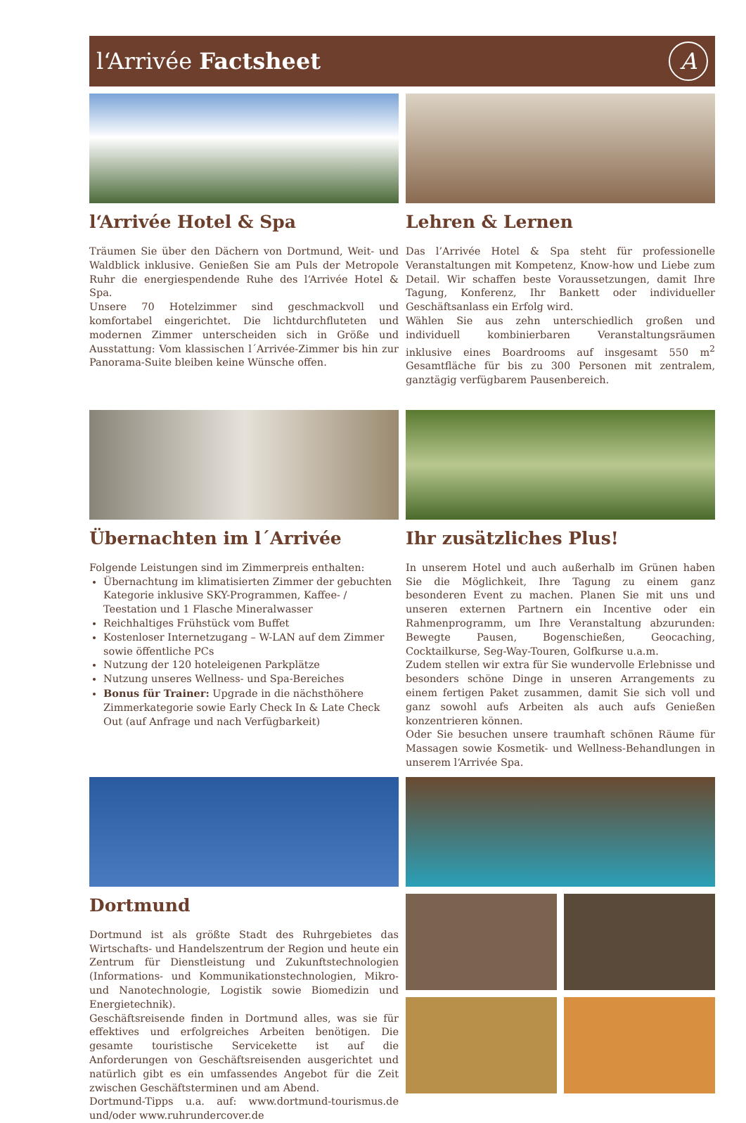l‘Arrivée Factsheet A
l‘Arrivée Hotel & Spa
Träumen Sie über den Dächern von Dortmund, Weit- und Waldblick inklusive. Genießen Sie am Puls der Metropole Ruhr die energiespendende Ruhe des l‘Arrivée Hotel & Spa.
Unsere 70 Hotelzimmer sind geschmackvoll und komfortabel eingerichtet. Die lichtdurchfluteten und modernen Zimmer unterscheiden sich in Größe und Ausstattung: Vom klassischen l´Arrivée-Zimmer bis hin zur Panorama-Suite bleiben keine Wünsche offen.
Lehren & Lernen
Das l’Arrivée Hotel & Spa steht für professionelle Veranstaltungen mit Kompetenz, Know-how und Liebe zum Detail. Wir schaffen beste Voraussetzungen, damit Ihre Tagung, Konferenz, Ihr Bankett oder individueller Geschäftsanlass ein Erfolg wird.
Wählen Sie aus zehn unterschiedlich großen und individuell kombinierbaren Veranstaltungsräumen inklusive eines Boardrooms auf insgesamt 550 m<sup>2</sup> Gesamtfläche für bis zu 300 Personen mit zentralem, ganztägig verfügbarem Pausenbereich.
Übernachten im l´Arrivée
Folgende Leistungen sind im Zimmerpreis enthalten:
Übernachtung im klimatisierten Zimmer der gebuchten Kategorie inklusive SKY-Programmen, Kaffee- / Teestation und 1 Flasche Mineralwasser
Reichhaltiges Frühstück vom Buffet
Kostenloser Internetzugang – W-LAN auf dem Zimmer sowie öffentliche PCs
Nutzung der 120 hoteleigenen Parkplätze
Nutzung unseres Wellness- und Spa-Bereiches
Bonus für Trainer: Upgrade in die nächsthöhere Zimmerkategorie sowie Early Check In & Late Check Out (auf Anfrage und nach Verfügbarkeit)
Ihr zusätzliches Plus!
In unserem Hotel und auch außerhalb im Grünen haben Sie die Möglichkeit, Ihre Tagung zu einem ganz besonderen Event zu machen. Planen Sie mit uns und unseren externen Partnern ein Incentive oder ein Rahmenprogramm, um Ihre Veranstaltung abzurunden: Bewegte Pausen, Bogenschießen, Geocaching, Cocktailkurse, Seg-Way-Touren, Golfkurse u.a.m.
Zudem stellen wir extra für Sie wundervolle Erlebnisse und besonders schöne Dinge in unseren Arrangements zu einem fertigen Paket zusammen, damit Sie sich voll und ganz sowohl aufs Arbeiten als auch aufs Genießen konzentrieren können.
Oder Sie besuchen unsere traumhaft schönen Räume für Massagen sowie Kosmetik- und Wellness-Behandlungen in unserem l‘Arrivée Spa.
Dortmund
Dortmund ist als größte Stadt des Ruhrgebietes das Wirtschafts- und Handelszentrum der Region und heute ein Zentrum für Dienstleistung und Zukunftstechnologien (Informations- und Kommunikationstechnologien, Mikro- und Nanotechnologie, Logistik sowie Biomedizin und Energietechnik).
Geschäftsreisende finden in Dortmund alles, was sie für effektives und erfolgreiches Arbeiten benötigen. Die gesamte touristische Servicekette ist auf die Anforderungen von Geschäftsreisenden ausgerichtet und natürlich gibt es ein umfassendes Angebot für die Zeit zwischen Geschäftsterminen und am Abend.
Dortmund-Tipps u.a. auf: www.dortmund-tourismus.de und/oder www.ruhrundercover.de